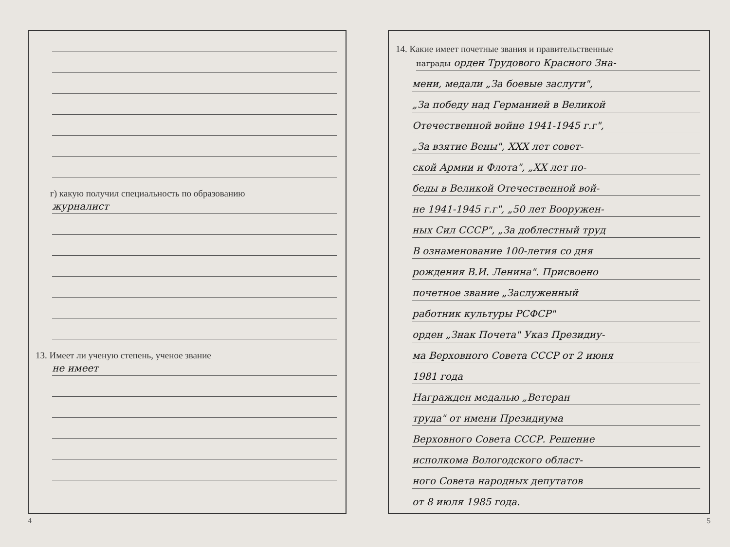г) какую получил специальность по образованию
журналист
13. Имеет ли ученую степень, ученое звание
не имеет
4
14. Какие имеет почетные звания и правительственные
награды орден Трудового Красного Зна-
мени, медали „За боевые заслуги",
„За победу над Германией в Великой
Отечественной войне 1941-1945 г.г",
„За взятие Вены", XXX лет совет-
ской Армии и Флота", „XX лет по-
беды в Великой Отечественной вой-
не 1941-1945 г.г", „50 лет Вооружен-
ных Сил СССР", „За доблестный труд
В ознаменование 100-летия со дня
рождения В.И. Ленина". Присвоено
почетное звание „Заслуженный
работник культуры РСФСР"
орден „Знак Почета" Указ Президиу-
ма Верховного Совета СССР от 2 июня
1981 года
Награжден медалью „Ветеран
труда" от имени Президиума
Верховного Совета СССР. Решение
исполкома Вологодского област-
ного Совета народных депутатов
от 8 июля 1985 года.
5